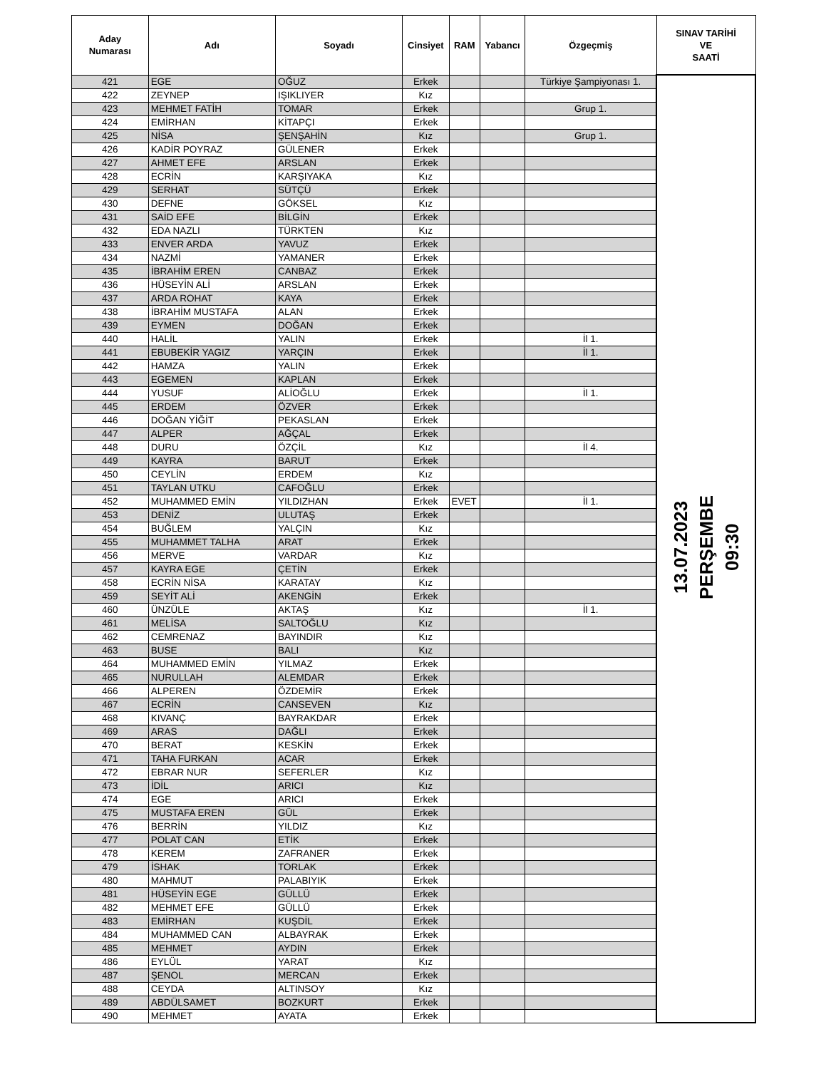| Aday Numarası | Adı | Soyadı | Cinsiyet | RAM | Yabancı | Özgeçmiş | SINAV TARİHİ VE SAATİ |
| --- | --- | --- | --- | --- | --- | --- | --- |
| 421 | EGE | OĞUZ | Erkek | | | Türkiye Şampiyonası 1. | 13.07.2023 PERŞEMBE 09:30 |
| 422 | ZEYNEP | IŞIKLIYER | Kız | | | | |
| 423 | MEHMET FATİH | TOMAR | Erkek | | | Grup 1. | |
| 424 | EMİRHAN | KİTAPÇI | Erkek | | | | |
| 425 | NİSA | ŞENŞAHİN | Kız | | | Grup 1. | |
| 426 | KADİR POYRAZ | GÜLENER | Erkek | | | | |
| 427 | AHMET EFE | ARSLAN | Erkek | | | | |
| 428 | ECRİN | KARŞIYAKA | Kız | | | | |
| 429 | SERHAT | SÜTÇÜ | Erkek | | | | |
| 430 | DEFNE | GÖKSEL | Kız | | | | |
| 431 | SAİD EFE | BİLGİN | Erkek | | | | |
| 432 | EDA NAZLI | TÜRKTEN | Kız | | | | |
| 433 | ENVER ARDA | YAVUZ | Erkek | | | | |
| 434 | NAZMİ | YAMANER | Erkek | | | | |
| 435 | İBRAHİM EREN | CANBAZ | Erkek | | | | |
| 436 | HÜSEYİN ALİ | ARSLAN | Erkek | | | | |
| 437 | ARDA ROHAT | KAYA | Erkek | | | | |
| 438 | İBRAHİM MUSTAFA | ALAN | Erkek | | | | |
| 439 | EYMEN | DOĞAN | Erkek | | | | |
| 440 | HALİL | YALIN | Erkek | | | İl 1. | |
| 441 | EBUBEKİR YAGIZ | YARÇIN | Erkek | | | İl 1. | |
| 442 | HAMZA | YALIN | Erkek | | | | |
| 443 | EGEMEN | KAPLAN | Erkek | | | | |
| 444 | YUSUF | ALİOĞLU | Erkek | | | İl 1. | |
| 445 | ERDEM | ÖZVER | Erkek | | | | |
| 446 | DOĞAN YİĞİT | PEKASLAN | Erkek | | | | |
| 447 | ALPER | AĞÇAL | Erkek | | | | |
| 448 | DURU | ÖZÇİL | Kız | | | İl 4. | |
| 449 | KAYRA | BARUT | Erkek | | | | |
| 450 | CEYLİN | ERDEM | Kız | | | | |
| 451 | TAYLAN UTKU | CAFOĞLU | Erkek | | | | |
| 452 | MUHAMMED EMİN | YILDIZHAN | Erkek | EVET | | İl 1. | |
| 453 | DENİZ | ULUTAŞ | Erkek | | | | |
| 454 | BUĞLEM | YALÇIN | Kız | | | | |
| 455 | MUHAMMET TALHA | ARAT | Erkek | | | | |
| 456 | MERVE | VARDAR | Kız | | | | |
| 457 | KAYRA EGE | ÇETİN | Erkek | | | | |
| 458 | ECRİN NİSA | KARATAY | Kız | | | | |
| 459 | SEYİT ALİ | AKENGİN | Erkek | | | | |
| 460 | ÜNZÜLE | AKTAŞ | Kız | | | İl 1. | |
| 461 | MELİSA | SALTOĞLU | Kız | | | | |
| 462 | CEMRENAZ | BAYINDIR | Kız | | | | |
| 463 | BUSE | BALI | Kız | | | | |
| 464 | MUHAMMED EMİN | YILMAZ | Erkek | | | | |
| 465 | NURULLAH | ALEMDAR | Erkek | | | | |
| 466 | ALPEREN | ÖZDEMİR | Erkek | | | | |
| 467 | ECRİN | CANSEVEN | Kız | | | | |
| 468 | KIVANÇ | BAYRAKDAR | Erkek | | | | |
| 469 | ARAS | DAĞLI | Erkek | | | | |
| 470 | BERAT | KESKİN | Erkek | | | | |
| 471 | TAHA FURKAN | ACAR | Erkek | | | | |
| 472 | EBRAR NUR | SEFERLER | Kız | | | | |
| 473 | İDİL | ARICI | Kız | | | | |
| 474 | EGE | ARICI | Erkek | | | | |
| 475 | MUSTAFA EREN | GÜL | Erkek | | | | |
| 476 | BERRİN | YILDIZ | Kız | | | | |
| 477 | POLAT CAN | ETİK | Erkek | | | | |
| 478 | KEREM | ZAFRANER | Erkek | | | | |
| 479 | İSHAK | TORLAK | Erkek | | | | |
| 480 | MAHMUT | PALABIYIK | Erkek | | | | |
| 481 | HÜSEYİN EGE | GÜLLÜ | Erkek | | | | |
| 482 | MEHMET EFE | GÜLLÜ | Erkek | | | | |
| 483 | EMİRHAN | KUŞDİL | Erkek | | | | |
| 484 | MUHAMMED CAN | ALBAYRAK | Erkek | | | | |
| 485 | MEHMET | AYDIN | Erkek | | | | |
| 486 | EYLÜL | YARAT | Kız | | | | |
| 487 | ŞENOL | MERCAN | Erkek | | | | |
| 488 | CEYDA | ALTINSOY | Kız | | | | |
| 489 | ABDÜLSAMET | BOZKURT | Erkek | | | | |
| 490 | MEHMET | AYATA | Erkek | | | | |